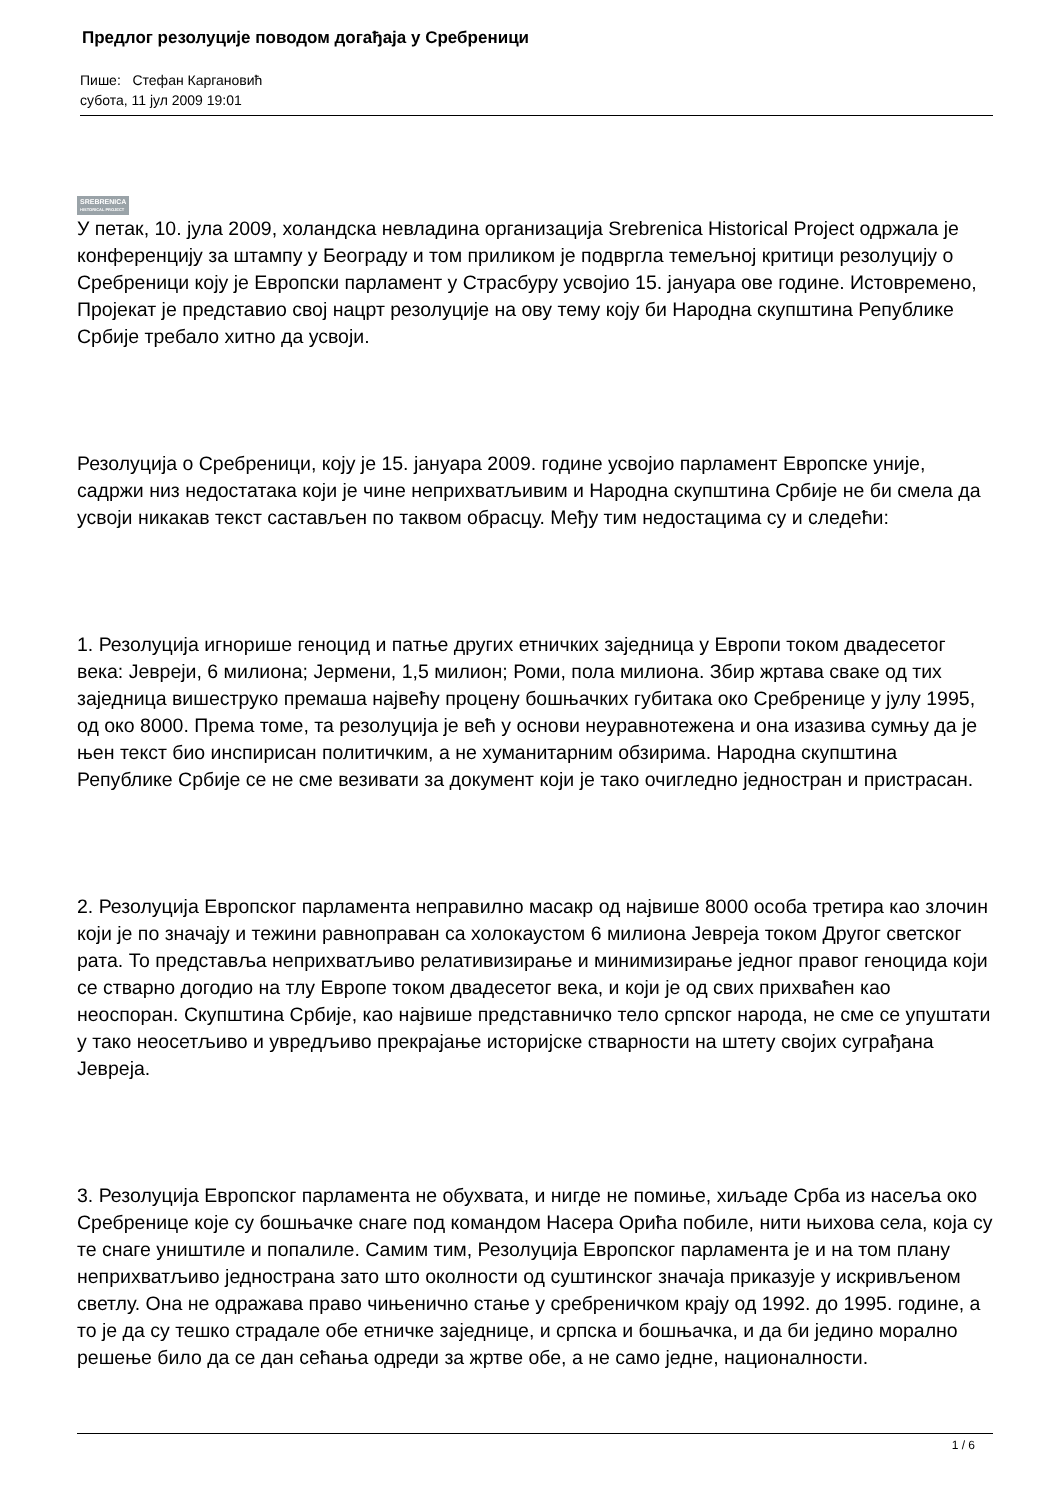Предлог резолуције поводом догађаја у Сребреници
Пише: Стефан Каргановић
субота, 11 јул 2009 19:01
SREBRENICA
HISTORICAL PROJECT
У петак, 10. јула 2009, холандска невладина организација Srebrenica Historical Project одржала је конференцију за штампу у Београду и том приликом је подвргла темељној критици резолуцију о Сребреници коју је Европски парламент у Страсбуру усвојио 15. јануара ове године. Истовремено, Пројекат је представио свој нацрт резолуције на ову тему коју би Народна скупштина Републике Србије требало хитно да усвоји.
Резолуција о Сребреници, коју је 15. јануара 2009. године усвојио парламент Европске уније, садржи низ недостатака који је чине неприхватљивим и Народна скупштина Србије не би смела да усвоји никакав текст састављен по таквом обрасцу. Међу тим недостацима су и следећи:
1. Резолуција игнорише геноцид и патње других етничких заједница у Европи током двадесетог века: Јевреји, 6 милиона; Јермени, 1,5 милион; Роми, пола милиона. Збир жртава сваке од тих заједница вишеструко премаша највећу процену бошњачких губитака око Сребренице у јулу 1995, од око 8000. Према томе, та резолуција је већ у основи неуравнотежена и она изазива сумњу да је њен текст био инспирисан политичким, а не хуманитарним обзирима. Народна скупштина Републике Србије се не сме везивати за документ који је тако очигледно једностран и пристрасан.
2. Резолуција Европског парламента неправилно масакр од највише 8000 особа третира као злочин који је по значају и тежини равноправан са холокаустом 6 милиона Јевреја током Другог светског рата. То представља неприхватљиво релативизирање и минимизирање једног правог геноцида који се стварно догодио на тлу Европе током двадесетог века, и који је од свих прихваћен као неоспоран. Скупштина Србије, као највише представничко тело српског народа, не сме се упуштати у тако неосетљиво и увредљиво прекрајање историјске стварности на штету својих суграђана Јевреја.
3. Резолуција Европског парламента не обухвата, и нигде не помиње, хиљаде Срба из насеља око Сребренице које су бошњачке снаге под командом Насера Орића побиле, нити њихова села, која су те снаге уништиле и попалиле. Самим тим, Резолуција Европског парламента је и на том плану неприхватљиво једнострана зато што околности од суштинског значаја приказује у искривљеном светлу. Она не одражава право чињенично стање у сребреничком крају од 1992. до 1995. године, а то је да су тешко страдале обе етничке заједнице, и српска и бошњачка, и да би једино морално решење било да се дан сећања одреди за жртве обе, а не само једне, националности.
1 / 6